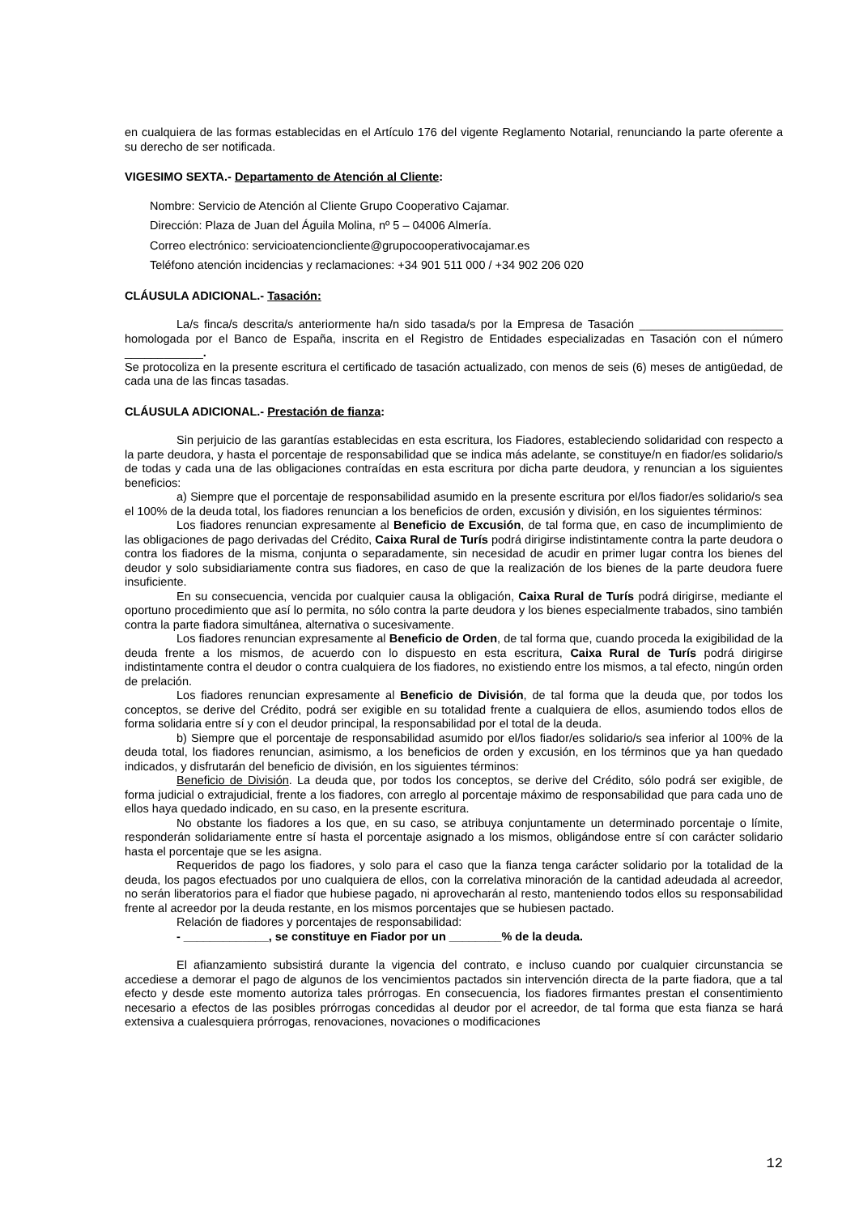en cualquiera de las formas establecidas en el Artículo 176 del vigente Reglamento Notarial, renunciando la parte oferente a su derecho de ser notificada.
VIGESIMO SEXTA.- Departamento de Atención al Cliente:
Nombre: Servicio de Atención al Cliente Grupo Cooperativo Cajamar.
Dirección: Plaza de Juan del Águila Molina, nº 5 – 04006 Almería.
Correo electrónico: servicioatencioncliente@grupocooperativocajamar.es
Teléfono atención incidencias y reclamaciones: +34 901 511 000 / +34 902 206 020
CLÁUSULA ADICIONAL.- Tasación:
La/s finca/s descrita/s anteriormente ha/n sido tasada/s por la Empresa de Tasación ______________________ homologada por el Banco de España, inscrita en el Registro de Entidades especializadas en Tasación con el número ____________.
Se protocoliza en la presente escritura el certificado de tasación actualizado, con menos de seis (6) meses de antigüedad, de cada una de las fincas tasadas.
CLÁUSULA ADICIONAL.- Prestación de fianza:
Sin perjuicio de las garantías establecidas en esta escritura, los Fiadores, estableciendo solidaridad con respecto a la parte deudora, y hasta el porcentaje de responsabilidad que se indica más adelante, se constituye/n en fiador/es solidario/s de todas y cada una de las obligaciones contraídas en esta escritura por dicha parte deudora, y renuncian a los siguientes beneficios:
a) Siempre que el porcentaje de responsabilidad asumido en la presente escritura por el/los fiador/es solidario/s sea el 100% de la deuda total, los fiadores renuncian a los beneficios de orden, excusión y división, en los siguientes términos:
Los fiadores renuncian expresamente al Beneficio de Excusión, de tal forma que, en caso de incumplimiento de las obligaciones de pago derivadas del Crédito, Caixa Rural de Turís podrá dirigirse indistintamente contra la parte deudora o contra los fiadores de la misma, conjunta o separadamente, sin necesidad de acudir en primer lugar contra los bienes del deudor y solo subsidiariamente contra sus fiadores, en caso de que la realización de los bienes de la parte deudora fuere insuficiente.
En su consecuencia, vencida por cualquier causa la obligación, Caixa Rural de Turís podrá dirigirse, mediante el oportuno procedimiento que así lo permita, no sólo contra la parte deudora y los bienes especialmente trabados, sino también contra la parte fiadora simultánea, alternativa o sucesivamente.
Los fiadores renuncian expresamente al Beneficio de Orden, de tal forma que, cuando proceda la exigibilidad de la deuda frente a los mismos, de acuerdo con lo dispuesto en esta escritura, Caixa Rural de Turís podrá dirigirse indistintamente contra el deudor o contra cualquiera de los fiadores, no existiendo entre los mismos, a tal efecto, ningún orden de prelación.
Los fiadores renuncian expresamente al Beneficio de División, de tal forma que la deuda que, por todos los conceptos, se derive del Crédito, podrá ser exigible en su totalidad frente a cualquiera de ellos, asumiendo todos ellos de forma solidaria entre sí y con el deudor principal, la responsabilidad por el total de la deuda.
b) Siempre que el porcentaje de responsabilidad asumido por el/los fiador/es solidario/s sea inferior al 100% de la deuda total, los fiadores renuncian, asimismo, a los beneficios de orden y excusión, en los términos que ya han quedado indicados, y disfrutarán del beneficio de división, en los siguientes términos:
Beneficio de División. La deuda que, por todos los conceptos, se derive del Crédito, sólo podrá ser exigible, de forma judicial o extrajudicial, frente a los fiadores, con arreglo al porcentaje máximo de responsabilidad que para cada uno de ellos haya quedado indicado, en su caso, en la presente escritura.
No obstante los fiadores a los que, en su caso, se atribuya conjuntamente un determinado porcentaje o límite, responderán solidariamente entre sí hasta el porcentaje asignado a los mismos, obligándose entre sí con carácter solidario hasta el porcentaje que se les asigna.
Requeridos de pago los fiadores, y solo para el caso que la fianza tenga carácter solidario por la totalidad de la deuda, los pagos efectuados por uno cualquiera de ellos, con la correlativa minoración de la cantidad adeudada al acreedor, no serán liberatorios para el fiador que hubiese pagado, ni aprovecharán al resto, manteniendo todos ellos su responsabilidad frente al acreedor por la deuda restante, en los mismos porcentajes que se hubiesen pactado.
Relación de fiadores y porcentajes de responsabilidad:
- _____________, se constituye en Fiador por un ________% de la deuda.
El afianzamiento subsistirá durante la vigencia del contrato, e incluso cuando por cualquier circunstancia se accediese a demorar el pago de algunos de los vencimientos pactados sin intervención directa de la parte fiadora, que a tal efecto y desde este momento autoriza tales prórrogas. En consecuencia, los fiadores firmantes prestan el consentimiento necesario a efectos de las posibles prórrogas concedidas al deudor por el acreedor, de tal forma que esta fianza se hará extensiva a cualesquiera prórrogas, renovaciones, novaciones o modificaciones
12